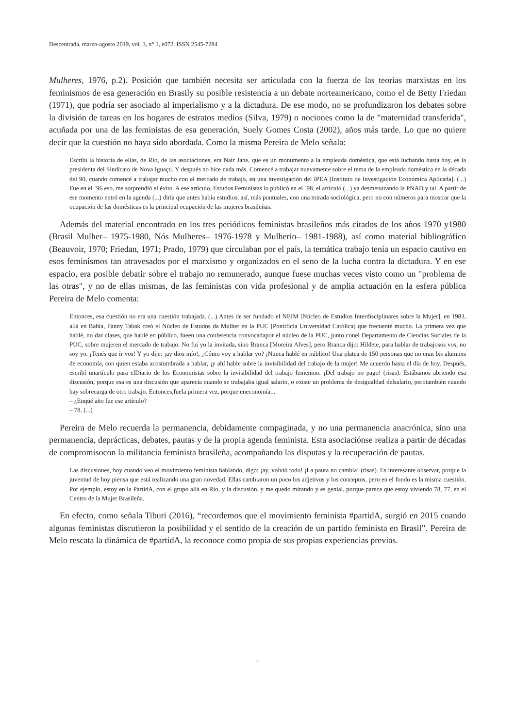Descentrada, marzo-agosto 2019, vol. 3, n° 1, e072. ISSN 2545-7284
Mulheres, 1976, p.2). Posición que también necesita ser articulada con la fuerza de las teorías marxistas en los feminismos de esa generación en Brasily su posible resistencia a un debate norteamericano, como el de Betty Friedan (1971), que podría ser asociado al imperialismo y a la dictadura. De ese modo, no se profundizaron los debates sobre la división de tareas en los hogares de estratos medios (Silva, 1979) o nociones como la de "maternidad transferida", acuñada por una de las feministas de esa generación, Suely Gomes Costa (2002), años más tarde. Lo que no quiere decir que la cuestión no haya sido abordada. Como la misma Pereira de Melo señala:
Escribí la historia de ellas, de Rio, de las asociaciones, era Nair Jane, que es un monumento a la empleada doméstica, que está luchando hasta hoy, es la presidenta del Sindicato de Nova Iguaçu. Y después no hice nada más. Comencé a trabajar nuevamente sobre el tema de la empleada doméstica en la década del 90, cuando comencé a trabajar mucho con el mercado de trabajo, en una investigación del IPEA [Instituto de Investigación Económica Aplicada]. (...) Fue en el ´96 eso, me sorprendió el éxito. A ese artículo, Estudos Feministas lo publicó en el ´98, el artículo (...) ya desmenuzando la PNAD y tal. A partir de ese momento entró en la agenda (...) diría que antes había estudios, así, más puntuales, con una mirada sociológica, pero no con números para mostrar que la ocupación de las domésticas es la principal ocupación de las mujeres brasileñas.
Además del material encontrado en los tres periódicos feministas brasileños más citados de los años 1970 y1980 (Brasil Mulher– 1975-1980, Nós Mulheres– 1976-1978 y Mulherio– 1981-1988), así como material bibliográfico (Beauvoir, 1970; Friedan, 1971; Prado, 1979) que circulaban por el país, la temática trabajo tenía un espacio cautivo en esos feminismos tan atravesados por el marxismo y organizados en el seno de la lucha contra la dictadura. Y en ese espacio, era posible debatir sobre el trabajo no remunerado, aunque fuese muchas veces visto como un "problema de las otras", y no de ellas mismas, de las feministas con vida profesional y de amplia actuación en la esfera pública Pereira de Melo comenta:
Entonces, esa cuestión no era una cuestión trabajada. (...) Antes de ser fundado el NEIM [Núcleo de Estudios Interdisciplinares sobre la Mujer], en 1983, allá en Bahía, Fanny Tabak creó el Núcleo de Estudos da Mulher en la PUC [Pontifícia Universidad Católica] que frecuenté mucho. La primera vez que hablé, no dar clases, que hablé en público, fueen una conferencia convocadapor el núcleo de la PUC, junto conel Departamento de Ciencias Sociales de la PUC, sobre mujeren el mercado de trabajo. No fui yo la invitada, sino Branca [Moreira Alves], pero Branca dijo: Hildete, para hablar de trabajosos vos, no soy yo. ¡Tenés que ir vos! Y yo dije: ¡ay dios mío!, ¿Cómo voy a hablar yo? ¡Nunca hablé en público! Una platea de 150 personas que no eran lxs alumnxs de economía, con quien estaba acostumbrada a hablar, ¡y ahí hable sobre la invisibilidad del trabajo de la mujer! Me acuerdo hasta el día de hoy. Después, escribí unartículo para elDiario de los Economistas sobre la invisibilidad del trabajo femenino. ¡Del trabajo no pago! (risas). Estábamos abriendo esa discusión, porque esa es una discusión que aparecía cuando se trabajaba igual salario, o existe un problema de desigualdad delsalario, perotambién cuando hay sobrecarga de otro trabajo. Entonces,fuela primera vez, porque eneconomía...
– ¿Enqué año fue ese artículo?
– 78. (...)
Pereira de Melo recuerda la permanencia, debidamente compaginada, y no una permanencia anacrónica, sino una permanencia, deprácticas, debates, pautas y de la propia agenda feminista. Esta asociaciónse realiza a partir de décadas de compromisocon la militancia feminista brasileña, acompañando las disputas y la recuperación de pautas.
Las discusiones, hoy cuando veo el movimiento feminista hablando, digo: ¡ay, volvió todo! ¡La pauta no cambia! (risas). Es interesante observar, porque la juventud de hoy piensa que está realizando una gran novedad. Ellas cambiaron un poco los adjetivos y los conceptos, pero en el fondo es la misma cuestión. Por ejemplo, estoy en la PartidA, con el grupo allá en Rio, y la discusión, y me quedo mirando y es genial, porque parece que estoy viviendo 78, 77, en el Centro de la Mujer Brasileña.
En efecto, como señala Tiburi (2016), “recordemos que el movimiento feminista #partidA, surgió en 2015 cuando algunas feministas discutieron la posibilidad y el sentido de la creación de un partido feminista en Brasil”. Pereira de Melo rescata la dinámica de #partidA, la reconoce como propia de sus propias experiencias previas.
8